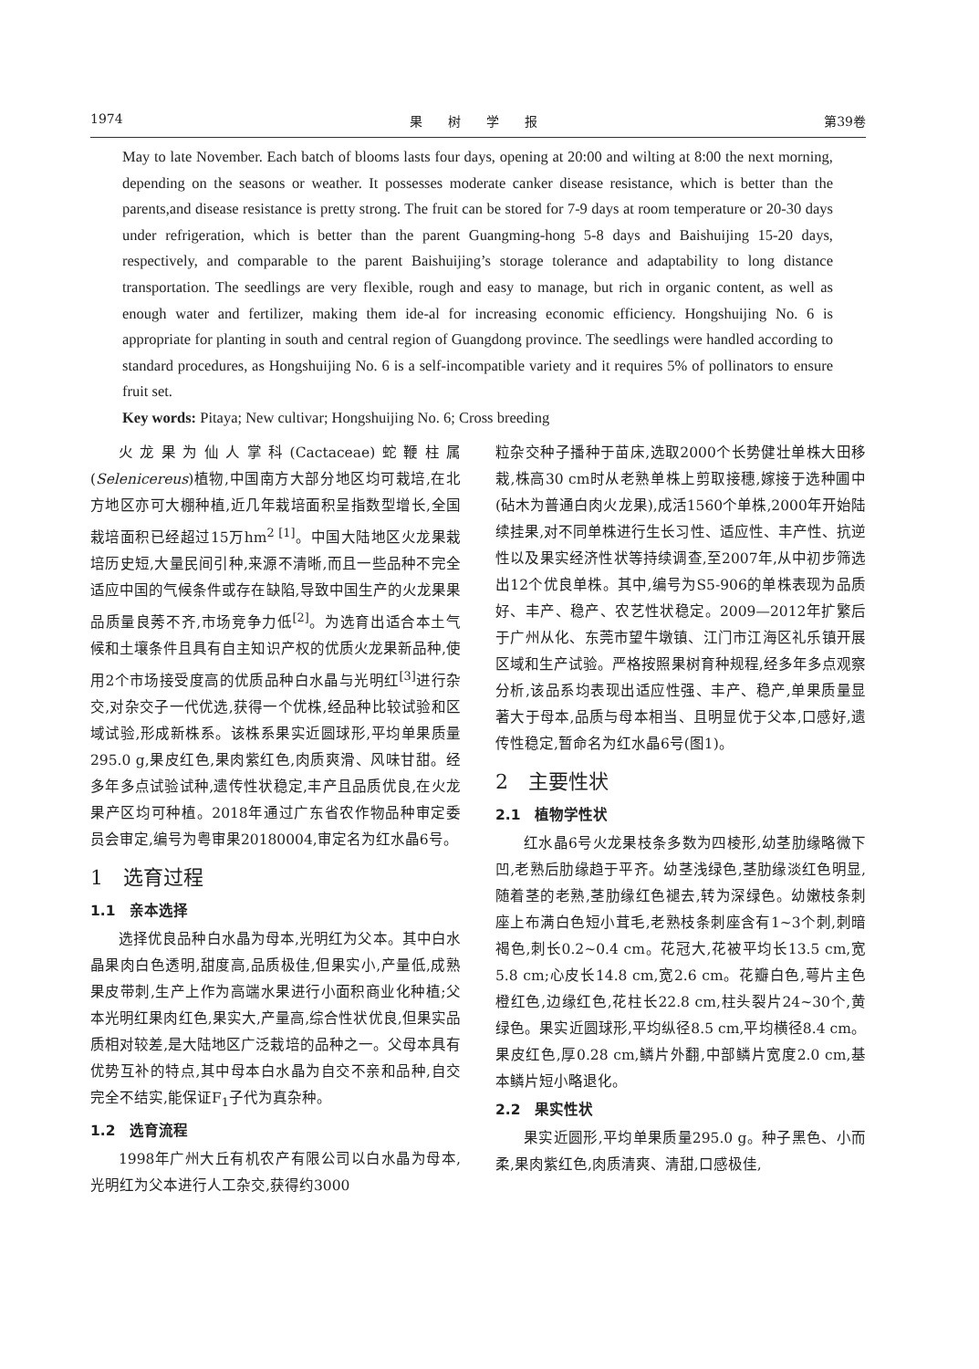1974 果　　树　　学　　报 第39卷
May to late November. Each batch of blooms lasts four days, opening at 20:00 and wilting at 8:00 the next morning, depending on the seasons or weather. It possesses moderate canker disease resistance, which is better than the parents,and disease resistance is pretty strong. The fruit can be stored for 7-9 days at room temperature or 20-30 days under refrigeration, which is better than the parent Guangming-hong 5-8 days and Baishuijing 15-20 days, respectively, and comparable to the parent Baishuijing’s storage tolerance and adaptability to long distance transportation. The seedlings are very flexible, rough and easy to manage, but rich in organic content, as well as enough water and fertilizer, making them ide-al for increasing economic efficiency. Hongshuijing No. 6 is appropriate for planting in south and central region of Guangdong province. The seedlings were handled according to standard procedures, as Hongshuijing No. 6 is a self-incompatible variety and it requires 5% of pollinators to ensure fruit set.
Key words: Pitaya; New cultivar; Hongshuijing No. 6; Cross breeding
火龙果为仙人掌科(Cactaceae)蛇鞭柱属(Selenicereus)植物,中国南方大部分地区均可栽培,在北方地区亦可大棚种植,近几年栽培面积呈指数型增长,全国栽培面积已经超过15万hm<sup>2 [1]</sup>。中国大陆地区火龙果栽培历史短,大量民间引种,来源不清晰,而且一些品种不完全适应中国的气候条件或存在缺陷,导致中国生产的火龙果果品质量良莠不齐,市场竞争力低<sup>[2]</sup>。为选育出适合本土气候和土壤条件且具有自主知识产权的优质火龙果新品种,使用2个市场接受度高的优质品种白水晶与光明红<sup>[3]</sup>进行杂交,对杂交子一代优选,获得一个优株,经品种比较试验和区域试验,形成新株系。该株系果实近圆球形,平均单果质量295.0 g,果皮红色,果肉紫红色,肉质爽滑、风味甘甜。经多年多点试验试种,遗传性状稳定,丰产且品质优良,在火龙果产区均可种植。2018年通过广东省农作物品种审定委员会审定,编号为粤审果20180004,审定名为红水晶6号。
1　选育过程
1.1　亲本选择
选择优良品种白水晶为母本,光明红为父本。其中白水晶果肉白色透明,甜度高,品质极佳,但果实小,产量低,成熟果皮带刺,生产上作为高端水果进行小面积商业化种植;父本光明红果肉红色,果实大,产量高,综合性状优良,但果实品质相对较差,是大陆地区广泛栽培的品种之一。父母本具有优势互补的特点,其中母本白水晶为自交不亲和品种,自交完全不结实,能保证F<sub>1</sub>子代为真杂种。
1.2　选育流程
1998年广州大丘有机农产有限公司以白水晶为母本,光明红为父本进行人工杂交,获得约3000
粒杂交种子播种于苗床,选取2000个长势健壮单株大田移栽,株高30 cm时从老熟单株上剪取接穗,嫁接于选种圃中(砧木为普通白肉火龙果),成活1560个单株,2000年开始陆续挂果,对不同单株进行生长习性、适应性、丰产性、抗逆性以及果实经济性状等持续调查,至2007年,从中初步筛选出12个优良单株。其中,编号为S5-906的单株表现为品质好、丰产、稳产、农艺性状稳定。2009—2012年扩繁后于广州从化、东莞市望牛墩镇、江门市江海区礼乐镇开展区域和生产试验。严格按照果树育种规程,经多年多点观察分析,该品系均表现出适应性强、丰产、稳产,单果质量显著大于母本,品质与母本相当、且明显优于父本,口感好,遗传性稳定,暂命名为红水晶6号(图1)。
2　主要性状
2.1　植物学性状
红水晶6号火龙果枝条多数为四棱形,幼茎肋缘略微下凹,老熟后肋缘趋于平齐。幼茎浅绿色,茎肋缘淡红色明显,随着茎的老熟,茎肋缘红色褪去,转为深绿色。幼嫩枝条刺座上布满白色短小茸毛,老熟枝条刺座含有1~3个刺,刺暗褐色,刺长0.2~0.4 cm。花冠大,花被平均长13.5 cm,宽5.8 cm;心皮长14.8 cm,宽2.6 cm。花瓣白色,萼片主色橙红色,边缘红色,花柱长22.8 cm,柱头裂片24~30个,黄绿色。果实近圆球形,平均纵径8.5 cm,平均横径8.4 cm。果皮红色,厚0.28 cm,鳞片外翻,中部鳞片宽度2.0 cm,基本鳞片短小略退化。
2.2　果实性状
果实近圆形,平均单果质量295.0 g。种子黑色、小而柔,果肉紫红色,肉质清爽、清甜,口感极佳,